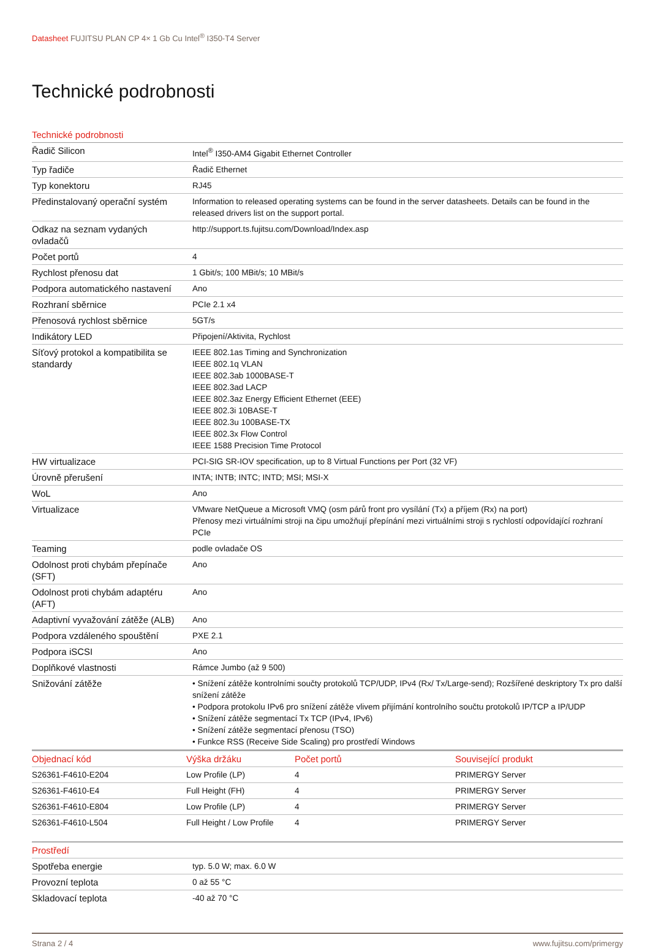Datasheet FUJITSU PLAN CP 4× 1 Gb Cu Intel<sup>®</sup> I350-T4 Server
Technické podrobnosti
| Technické podrobnosti | |
| --- | --- |
| Řadič Silicon | Intel<sup>®</sup> I350-AM4 Gigabit Ethernet Controller |
| Typ řadiče | Řadič Ethernet |
| Typ konektoru | RJ45 |
| Předinstalovaný operační systém | Information to released operating systems can be found in the server datasheets. Details can be found in the released drivers list on the support portal. |
| Odkaz na seznam vydaných ovladačů | http://support.ts.fujitsu.com/Download/Index.asp |
| Počet portů | 4 |
| Rychlost přenosu dat | 1 Gbit/s; 100 MBit/s; 10 MBit/s |
| Podpora automatického nastavení | Ano |
| Rozhraní sběrnice | PCIe 2.1 x4 |
| Přenosová rychlost sběrnice | 5GT/s |
| Indikátory LED | Připojení/Aktivita, Rychlost |
| Síťový protokol a kompatibilita se standardy | IEEE 802.1as Timing and Synchronization IEEE 802.1q VLAN IEEE 802.3ab 1000BASE-T IEEE 802.3ad LACP IEEE 802.3az Energy Efficient Ethernet (EEE) IEEE 802.3i 10BASE-T IEEE 802.3u 100BASE-TX IEEE 802.3x Flow Control IEEE 1588 Precision Time Protocol |
| HW virtualizace | PCI-SIG SR-IOV specification, up to 8 Virtual Functions per Port (32 VF) |
| Úrovně přerušení | INTA; INTB; INTC; INTD; MSI; MSI-X |
| WoL | Ano |
| Virtualizace | VMware NetQueue a Microsoft VMQ (osm párů front pro vysílání (Tx) a příjem (Rx) na port) Přenosy mezi virtuálními stroji na čipu umožňují přepínání mezi virtuálními stroji s rychlostí odpovídající rozhraní PCIe |
| Teaming | podle ovladače OS |
| Odolnost proti chybám přepínače (SFT) | Ano |
| Odolnost proti chybám adaptéru (AFT) | Ano |
| Adaptivní vyvažování zátěže (ALB) | Ano |
| Podpora vzdáleného spouštění | PXE 2.1 |
| Podpora iSCSI | Ano |
| Doplňkové vlastnosti | Rámce Jumbo (až 9 500) |
| Snižování zátěže | • Snížení zátěže kontrolními součty protokolů TCP/UDP, IPv4 (Rx/ Tx/Large-send); Rozšířené deskriptory Tx pro další snížení zátěže • Podpora protokolu IPv6 pro snížení zátěže vlivem přijímání kontrolního součtu protokolů IP/TCP a IP/UDP • Snížení zátěže segmentací Tx TCP (IPv4, IPv6) • Snížení zátěže segmentací přenosu (TSO) • Funkce RSS (Receive Side Scaling) pro prostředí Windows |
| Objednací kód | Výška držáku | Počet portů | Související produkt |
| --- | --- | --- | --- |
| S26361-F4610-E204 | Low Profile (LP) | 4 | PRIMERGY Server |
| S26361-F4610-E4 | Full Height (FH) | 4 | PRIMERGY Server |
| S26361-F4610-E804 | Low Profile (LP) | 4 | PRIMERGY Server |
| S26361-F4610-L504 | Full Height / Low Profile | 4 | PRIMERGY Server |
| Prostředí | |
| --- | --- |
| Spotřeba energie | typ. 5.0 W; max. 6.0 W |
| Provozní teplota | 0 až 55 °C |
| Skladovací teplota | -40 až 70 °C |
Strana 2 / 4 www.fujitsu.com/primergy